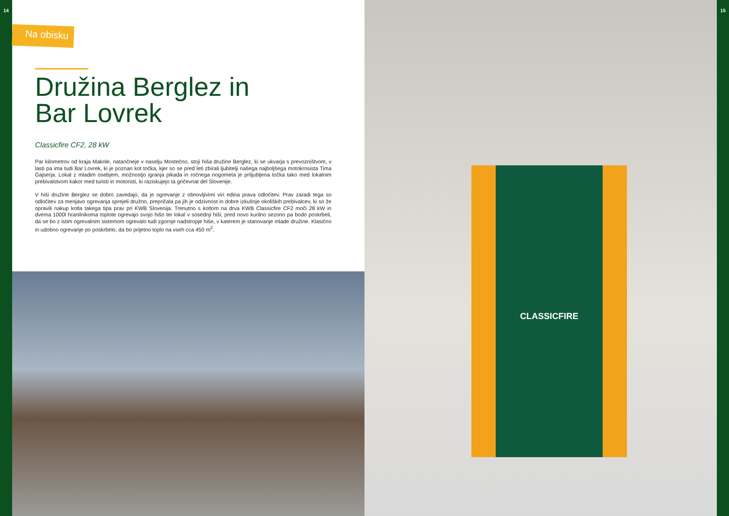14
Na obisku
Družina Berglez in
Bar Lovrek
Classicfire CF2, 28 kW
Par kilometrov od kraja Makole, natančneje v naselju Mostečno, stoji hiša družine Berglez, ki se ukvarja s prevozništvom, v lasti pa ima tudi Bar Lovrek, ki je poznan kot točka, kjer so se pred leti zbirali ljubitelji našega najboljšega motokrosista Tima Gajserja. Lokal z mladim osebjem, možnostjo igranja pikada in ročnega nogometa je priljubljena točka tako med lokalnim prebivalstvom kakor med turisti in motoristi, ki raziskujejo ta gričevnat del Slovenije.
V hiši družine Berglez se dobro zavedajo, da je ogrevanje z obnovljivimi viri edina prava odločitev. Prav zaradi tega so odločitev za menjavo ogrevanja sprejeli družno, prepričala pa jih je odzivnost in dobre izkušnje okoliških prebivalcev, ki so že opravili nakup kotla takega tipa prav pri KWB Slovenija. Trenutno s kotlom na drva KWB Classicfire CF2 moči 28 kW in dvema 1000l hranilnikoma toplote ogrevajo svojo hišo ter lokal v sosednji hiši, pred novo kurilno sezono pa bodo poskrbeli, da se bo z istim ogrevalnim sistemom ogrevalo tudi zgornje nadstropje hiše, v katerem je stanovanje mlade družine. Klasično in udobno ogrevanje po poskrbelo, da bo prijetno toplo na vseh cca 450 m<sup>2</sup>.
CLASSICFIRE
15